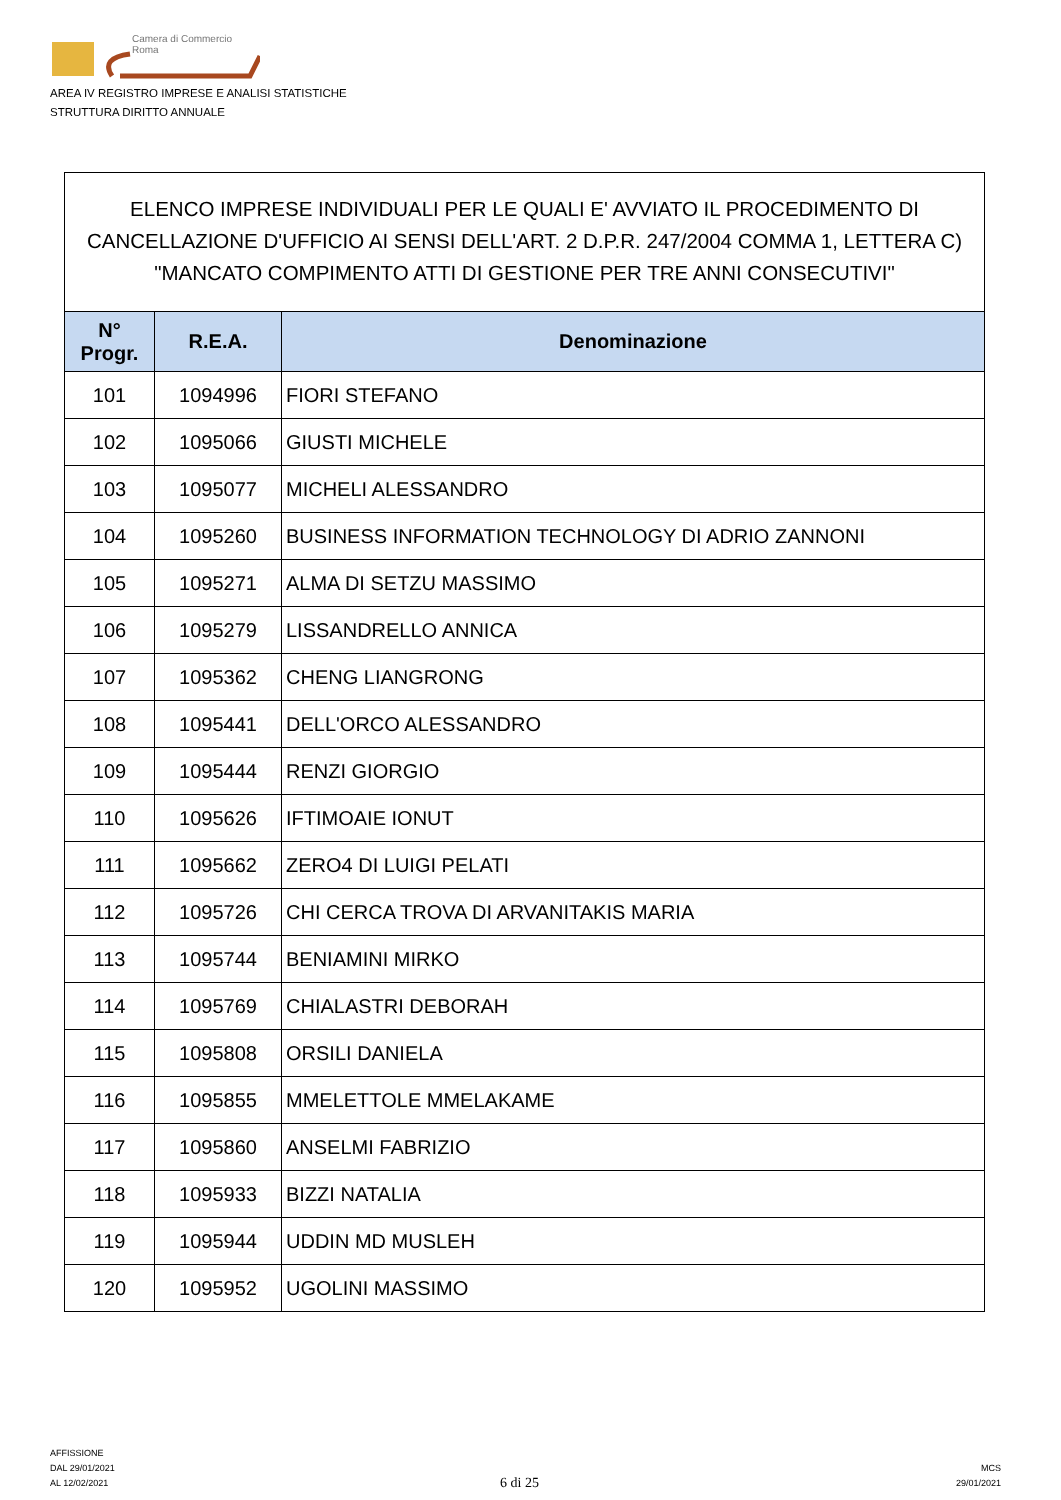Camera di Commercio
Roma
AREA IV REGISTRO IMPRESE E ANALISI STATISTICHE
STRUTTURA DIRITTO ANNUALE
ELENCO IMPRESE INDIVIDUALI PER LE QUALI E' AVVIATO IL PROCEDIMENTO DI CANCELLAZIONE D'UFFICIO AI SENSI DELL'ART. 2 D.P.R. 247/2004 COMMA 1, LETTERA C) "MANCATO COMPIMENTO ATTI DI GESTIONE PER TRE ANNI CONSECUTIVI"
| N° Progr. | R.E.A. | Denominazione |
| --- | --- | --- |
| 101 | 1094996 | FIORI STEFANO |
| 102 | 1095066 | GIUSTI MICHELE |
| 103 | 1095077 | MICHELI ALESSANDRO |
| 104 | 1095260 | BUSINESS INFORMATION TECHNOLOGY DI ADRIO ZANNONI |
| 105 | 1095271 | ALMA DI SETZU MASSIMO |
| 106 | 1095279 | LISSANDRELLO ANNICA |
| 107 | 1095362 | CHENG LIANGRONG |
| 108 | 1095441 | DELL'ORCO ALESSANDRO |
| 109 | 1095444 | RENZI GIORGIO |
| 110 | 1095626 | IFTIMOAIE IONUT |
| 111 | 1095662 | ZERO4 DI LUIGI PELATI |
| 112 | 1095726 | CHI CERCA TROVA DI ARVANITAKIS MARIA |
| 113 | 1095744 | BENIAMINI MIRKO |
| 114 | 1095769 | CHIALASTRI DEBORAH |
| 115 | 1095808 | ORSILI DANIELA |
| 116 | 1095855 | MMELETTOLE MMELAKAME |
| 117 | 1095860 | ANSELMI FABRIZIO |
| 118 | 1095933 | BIZZI NATALIA |
| 119 | 1095944 | UDDIN MD MUSLEH |
| 120 | 1095952 | UGOLINI MASSIMO |
AFFISSIONE
DAL 29/01/2021
AL 12/02/2021
6 di 25
MCS
29/01/2021